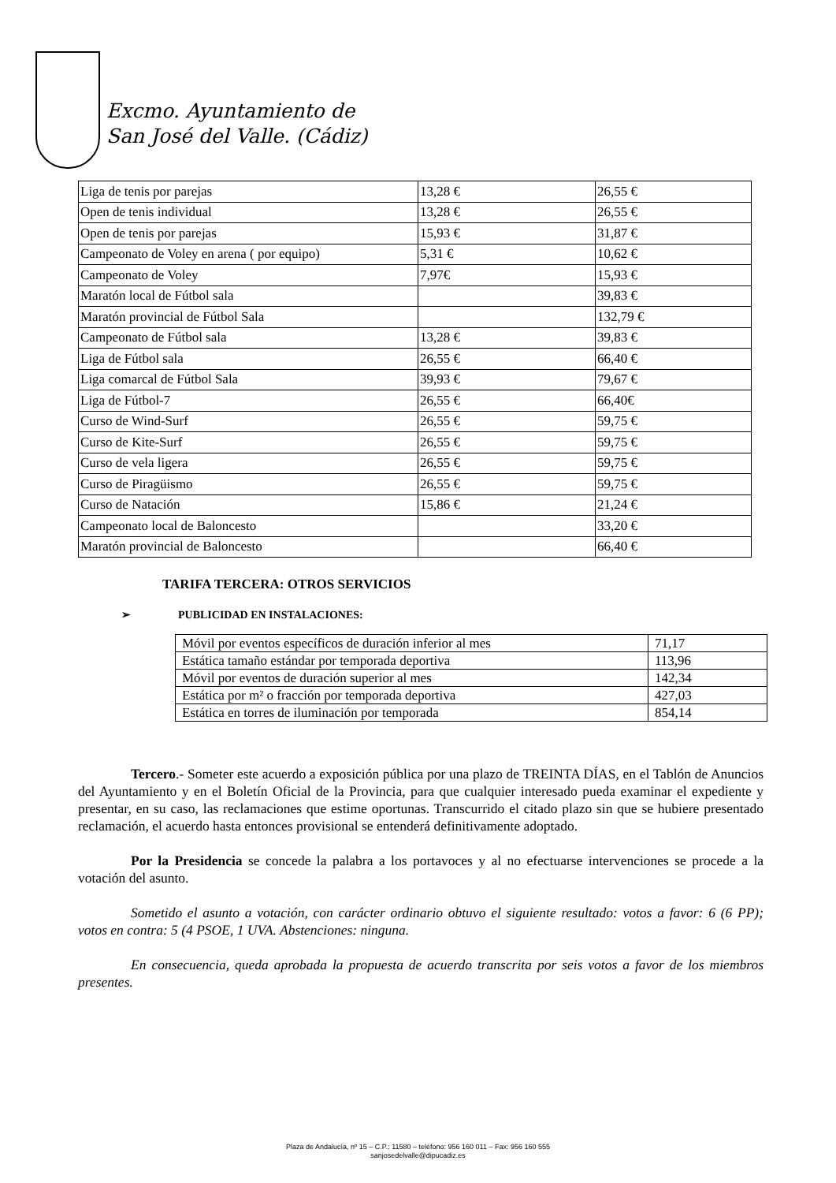Excmo. Ayuntamiento de
San José del Valle. (Cádiz)
| Liga de tenis por parejas | 13,28 € | 26,55 € |
| Open de tenis individual | 13,28 € | 26,55 € |
| Open de tenis por parejas | 15,93 € | 31,87 € |
| Campeonato de Voley en arena ( por equipo) | 5,31 € | 10,62 € |
| Campeonato de Voley | 7,97€ | 15,93 € |
| Maratón local de Fútbol sala | | 39,83 € |
| Maratón provincial de Fútbol Sala | | 132,79 € |
| Campeonato de Fútbol sala | 13,28 € | 39,83 € |
| Liga de Fútbol sala | 26,55 € | 66,40 € |
| Liga comarcal de Fútbol Sala | 39,93 € | 79,67 € |
| Liga de Fútbol-7 | 26,55 € | 66,40€ |
| Curso de Wind-Surf | 26,55 € | 59,75 € |
| Curso de Kite-Surf | 26,55 € | 59,75 € |
| Curso de vela ligera | 26,55 € | 59,75 € |
| Curso de Piragüismo | 26,55 € | 59,75 € |
| Curso de Natación | 15,86 € | 21,24 € |
| Campeonato local de Baloncesto | | 33,20 € |
| Maratón provincial de Baloncesto | | 66,40 € |
TARIFA TERCERA: OTROS SERVICIOS
➢ PUBLICIDAD EN INSTALACIONES:
| Móvil por eventos específicos de duración inferior al mes | 71,17 |
| Estática tamaño estándar por temporada deportiva | 113,96 |
| Móvil por eventos de duración superior al mes | 142,34 |
| Estática por m² o fracción por temporada deportiva | 427,03 |
| Estática en torres de iluminación por temporada | 854,14 |
Tercero.- Someter este acuerdo a exposición pública por una plazo de TREINTA DÍAS, en el Tablón de Anuncios del Ayuntamiento y en el Boletín Oficial de la Provincia, para que cualquier interesado pueda examinar el expediente y presentar, en su caso, las reclamaciones que estime oportunas. Transcurrido el citado plazo sin que se hubiere presentado reclamación, el acuerdo hasta entonces provisional se entenderá definitivamente adoptado.
Por la Presidencia se concede la palabra a los portavoces y al no efectuarse intervenciones se procede a la votación del asunto.
Sometido el asunto a votación, con carácter ordinario obtuvo el siguiente resultado: votos a favor: 6 (6 PP); votos en contra: 5 (4 PSOE, 1 UVA. Abstenciones: ninguna.
En consecuencia, queda aprobada la propuesta de acuerdo transcrita por seis votos a favor de los miembros presentes.
Plaza de Andalucía, nº 15 – C.P.: 11580 – teléfono: 956 160 011 – Fax: 956 160 555
sanjosedelvalle@dipucadiz.es